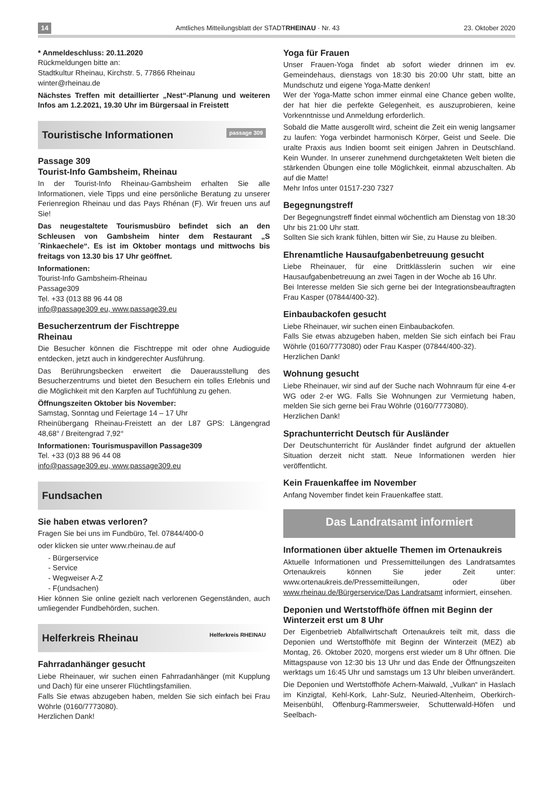14 Amtliches Mitteilungsblatt der STADTRHEINAU · Nr. 43 23. Oktober 2020
* Anmeldeschluss: 20.11.2020
Rückmeldungen bitte an:
Stadtkultur Rheinau, Kirchstr. 5, 77866 Rheinau
winter@rheinau.de
Nächstes Treffen mit detaillierter „Nest“-Planung und weiteren Infos am 1.2.2021, 19.30 Uhr im Bürgersaal in Freistett
Touristische Informationen passage 309
Passage 309
Tourist-Info Gambsheim, Rheinau
In der Tourist-Info Rheinau-Gambsheim erhalten Sie alle Informationen, viele Tipps und eine persönliche Beratung zu unserer Ferienregion Rheinau und das Pays Rhénan (F). Wir freuen uns auf Sie!
Das neugestaltete Tourismusbüro befindet sich an den Schleusen von Gambsheim hinter dem Restaurant „S ´Rinkaechele“. Es ist im Oktober montags und mittwochs bis freitags von 13.30 bis 17 Uhr geöffnet.
Informationen:
Tourist-Info Gambsheim-Rheinau
Passage309
Tel. +33 (013 88 96 44 08
info@passage309 eu, www.passage39.eu
Besucherzentrum der Fischtreppe
Rheinau
Die Besucher können die Fischtreppe mit oder ohne Audioguide entdecken, jetzt auch in kindgerechter Ausführung.
Das Berührungsbecken erweitert die Dauerausstellung des Besucherzentrums und bietet den Besuchern ein tolles Erlebnis und die Möglichkeit mit den Karpfen auf Tuchfühlung zu gehen.
Öffnungszeiten Oktober bis November:
Samstag, Sonntag und Feiertage 14 – 17 Uhr
Rheinübergang Rheinau-Freistett an der L87 GPS: Längengrad 48,68° / Breitengrad 7,92°
Informationen: Tourismuspavillon Passage309
Tel. +33 (0)3 88 96 44 08
info@passage309.eu, www.passage309.eu
Fundsachen
Sie haben etwas verloren?
Fragen Sie bei uns im Fundbüro, Tel. 07844/400-0
oder klicken sie unter www.rheinau.de auf
- Bürgerservice
- Service
- Wegweiser A-Z
- F(undsachen)
Hier können Sie online gezielt nach verlorenen Gegenständen, auch umliegender Fundbehörden, suchen.
Helferkreis Rheinau Helferkreis RHEINAU
Fahrradanhänger gesucht
Liebe Rheinauer, wir suchen einen Fahrradanhänger (mit Kupplung und Dach) für eine unserer Flüchtlingsfamilien.
Falls Sie etwas abzugeben haben, melden Sie sich einfach bei Frau Wöhrle (0160/7773080).
Herzlichen Dank!
Yoga für Frauen
Unser Frauen-Yoga findet ab sofort wieder drinnen im ev. Gemeindehaus, dienstags von 18:30 bis 20:00 Uhr statt, bitte an Mundschutz und eigene Yoga-Matte denken!
Wer der Yoga-Matte schon immer einmal eine Chance geben wollte, der hat hier die perfekte Gelegenheit, es auszuprobieren, keine Vorkenntnisse und Anmeldung erforderlich.
Sobald die Matte ausgerollt wird, scheint die Zeit ein wenig langsamer zu laufen: Yoga verbindet harmonisch Körper, Geist und Seele. Die uralte Praxis aus Indien boomt seit einigen Jahren in Deutschland. Kein Wunder. In unserer zunehmend durchgetakteten Welt bieten die stärkenden Übungen eine tolle Möglichkeit, einmal abzuschalten. Ab auf die Matte!
Mehr Infos unter 01517-230 7327
Begegnungstreff
Der Begegnungstreff findet einmal wöchentlich am Dienstag von 18:30 Uhr bis 21:00 Uhr statt.
Sollten Sie sich krank fühlen, bitten wir Sie, zu Hause zu bleiben.
Ehrenamtliche Hausaufgabenbetreuung gesucht
Liebe Rheinauer, für eine Drittklässlerin suchen wir eine Hausaufgabenbetreuung an zwei Tagen in der Woche ab 16 Uhr.
Bei Interesse melden Sie sich gerne bei der Integrationsbeauftragten Frau Kasper (07844/400-32).
Einbaubackofen gesucht
Liebe Rheinauer, wir suchen einen Einbaubackofen.
Falls Sie etwas abzugeben haben, melden Sie sich einfach bei Frau Wöhrle (0160/7773080) oder Frau Kasper (07844/400-32).
Herzlichen Dank!
Wohnung gesucht
Liebe Rheinauer, wir sind auf der Suche nach Wohnraum für eine 4-er WG oder 2-er WG. Falls Sie Wohnungen zur Vermietung haben, melden Sie sich gerne bei Frau Wöhrle (0160/7773080).
Herzlichen Dank!
Sprachunterricht Deutsch für Ausländer
Der Deutschunterricht für Ausländer findet aufgrund der aktuellen Situation derzeit nicht statt. Neue Informationen werden hier veröffentlicht.
Kein Frauenkaffee im November
Anfang November findet kein Frauenkaffee statt.
Das Landratsamt informiert
Informationen über aktuelle Themen im Ortenaukreis
Aktuelle Informationen und Pressemitteilungen des Landratsamtes Ortenaukreis können Sie jeder Zeit unter: www.ortenaukreis.de/Pressemitteilungen, oder über www.rheinau.de/Bürgerservice/Das Landratsamt informiert, einsehen.
Deponien und Wertstoffhöfe öffnen mit Beginn der Winterzeit erst um 8 Uhr
Der Eigenbetrieb Abfallwirtschaft Ortenaukreis teilt mit, dass die Deponien und Wertstoffhöfe mit Beginn der Winterzeit (MEZ) ab Montag, 26. Oktober 2020, morgens erst wieder um 8 Uhr öffnen. Die Mittagspause von 12:30 bis 13 Uhr und das Ende der Öffnungszeiten werktags um 16:45 Uhr und samstags um 13 Uhr bleiben unverändert.
Die Deponien und Wertstoffhöfe Achern-Maiwald, „Vulkan“ in Haslach im Kinzigtal, Kehl-Kork, Lahr-Sulz, Neuried-Altenheim, Oberkirch-Meisenbühl, Offenburg-Rammersweier, Schutterwald-Höfen und Seelbach-